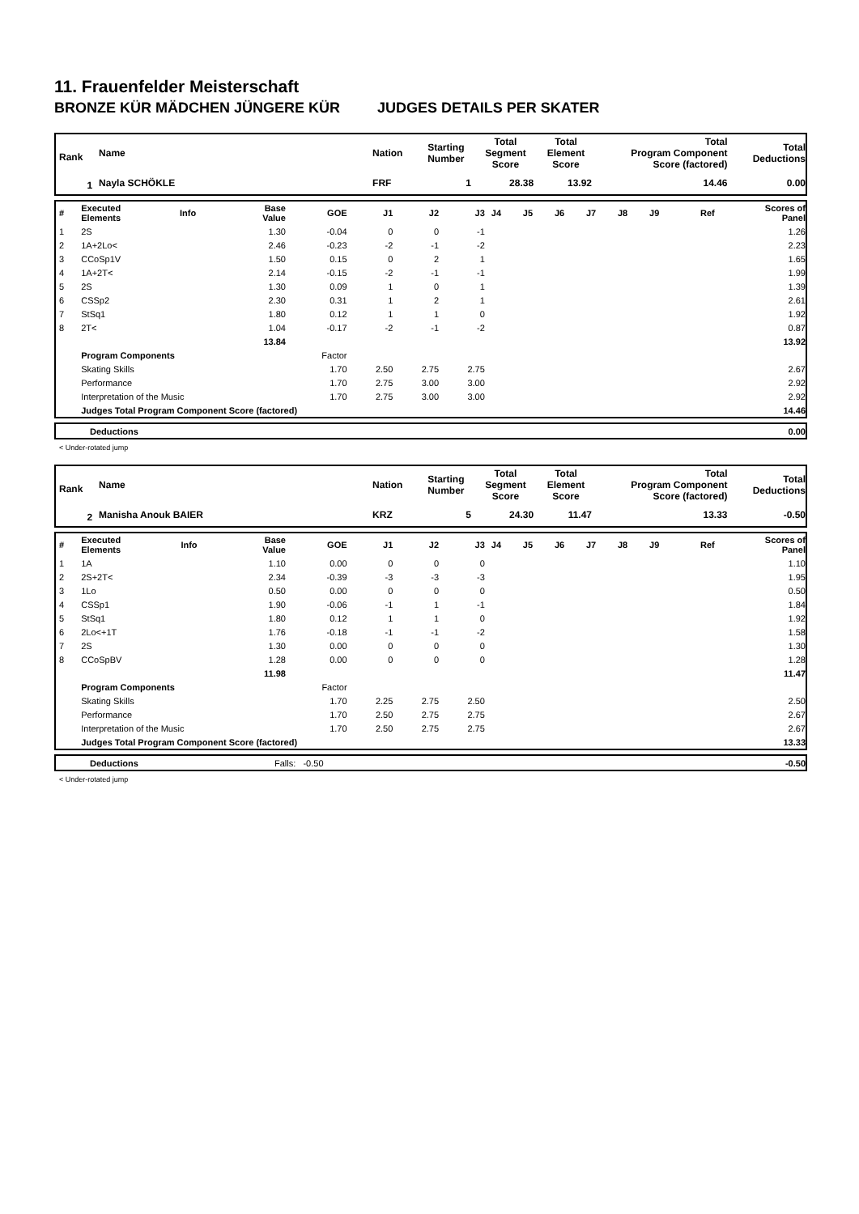11. Frauenfelder Meisterschaft
BRONZE KÜR MÄDCHEN JÜNGERE KÜR JUDGES DETAILS PER SKATER
| Rank | Name | Nation | Starting Number | Total Segment Score | Total Element Score | Total Program Component Score (factored) | Total Deductions |
| 1 | Nayla SCHÖKLE | FRF | 1 | 28.38 | 13.92 | 14.46 | 0.00 |
| # | Executed Elements | Info | Base Value | GOE | J1 | J2 | J3 | J4 | J5 | J6 | J7 | J8 | J9 | Ref | Scores of Panel |
| 1 | 2S | | 1.30 | -0.04 | 0 | 0 | -1 | | | | | | | | 1.26 |
| 2 | 1A+2Lo< | | 2.46 | -0.23 | -2 | -1 | -2 | | | | | | | | 2.23 |
| 3 | CCoSp1V | | 1.50 | 0.15 | 0 | 2 | 1 | | | | | | | | 1.65 |
| 4 | 1A+2T< | | 2.14 | -0.15 | -2 | -1 | -1 | | | | | | | | 1.99 |
| 5 | 2S | | 1.30 | 0.09 | 1 | 0 | 1 | | | | | | | | 1.39 |
| 6 | CSSp2 | | 2.30 | 0.31 | 1 | 2 | 1 | | | | | | | | 2.61 |
| 7 | StSq1 | | 1.80 | 0.12 | 1 | 1 | 0 | | | | | | | | 1.92 |
| 8 | 2T< | | 1.04 | -0.17 | -2 | -1 | -2 | | | | | | | | 0.87 |
| | | | 13.84 | | | | | | | | | | | | 13.92 |
| | Program Components | | | Factor | | | | | | | | | | | |
| | Skating Skills | | | 1.70 | 2.50 | 2.75 | 2.75 | | | | | | | | 2.67 |
| | Performance | | | 1.70 | 2.75 | 3.00 | 3.00 | | | | | | | | 2.92 |
| | Interpretation of the Music | | | 1.70 | 2.75 | 3.00 | 3.00 | | | | | | | | 2.92 |
| | Judges Total Program Component Score (factored) | | | | | | | | | | | | | | 14.46 |
| | Deductions | 0.00 |
< Under-rotated jump
| Rank | Name | Nation | Starting Number | Total Segment Score | Total Element Score | Total Program Component Score (factored) | Total Deductions |
| 2 | Manisha Anouk BAIER | KRZ | 5 | 24.30 | 11.47 | 13.33 | -0.50 |
| # | Executed Elements | Info | Base Value | GOE | J1 | J2 | J3 | J4 | J5 | J6 | J7 | J8 | J9 | Ref | Scores of Panel |
| 1 | 1A | | 1.10 | 0.00 | 0 | 0 | 0 | | | | | | | | 1.10 |
| 2 | 2S+2T< | | 2.34 | -0.39 | -3 | -3 | -3 | | | | | | | | 1.95 |
| 3 | 1Lo | | 0.50 | 0.00 | 0 | 0 | 0 | | | | | | | | 0.50 |
| 4 | CSSp1 | | 1.90 | -0.06 | -1 | 1 | -1 | | | | | | | | 1.84 |
| 5 | StSq1 | | 1.80 | 0.12 | 1 | 1 | 0 | | | | | | | | 1.92 |
| 6 | 2Lo<+1T | | 1.76 | -0.18 | -1 | -1 | -2 | | | | | | | | 1.58 |
| 7 | 2S | | 1.30 | 0.00 | 0 | 0 | 0 | | | | | | | | 1.30 |
| 8 | CCoSpBV | | 1.28 | 0.00 | 0 | 0 | 0 | | | | | | | | 1.28 |
| | | | 11.98 | | | | | | | | | | | | 11.47 |
| | Program Components | | | Factor | | | | | | | | | | | |
| | Skating Skills | | | 1.70 | 2.25 | 2.75 | 2.50 | | | | | | | | 2.50 |
| | Performance | | | 1.70 | 2.50 | 2.75 | 2.75 | | | | | | | | 2.67 |
| | Interpretation of the Music | | | 1.70 | 2.50 | 2.75 | 2.75 | | | | | | | | 2.67 |
| | Judges Total Program Component Score (factored) | | | | | | | | | | | | | | 13.33 |
| | Deductions | Falls: -0.50 | -0.50 |
< Under-rotated jump